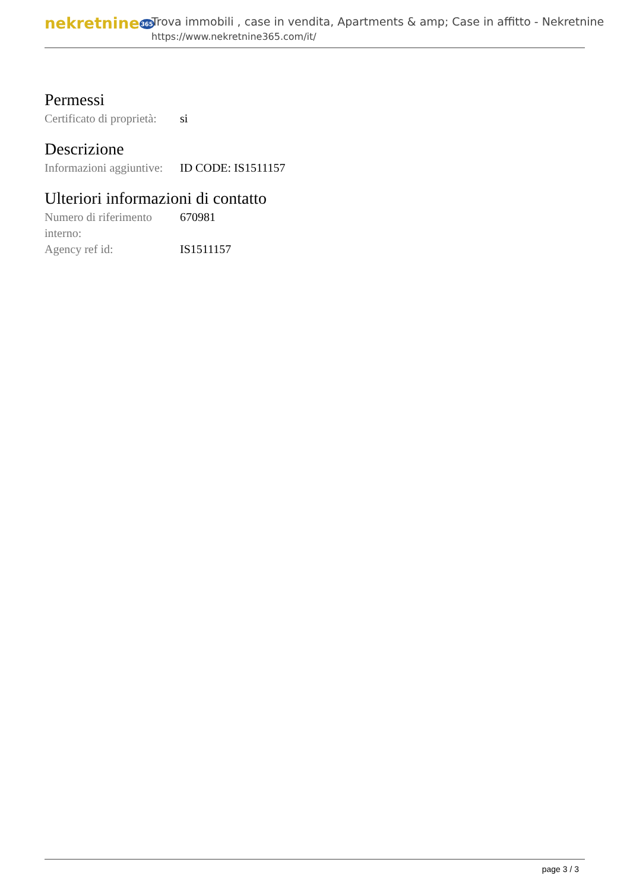nekretnine365
Trova immobili , case in vendita, Apartments & amp; Case in affitto - Nekretnine
https://www.nekretnine365.com/it/
Permessi
| Certificato di proprietà: | si |
Descrizione
| Informazioni aggiuntive: | ID CODE: IS1511157 |
Ulteriori informazioni di contatto
| Numero di riferimento interno: | 670981 |
| Agency ref id: | IS1511157 |
page 3 / 3